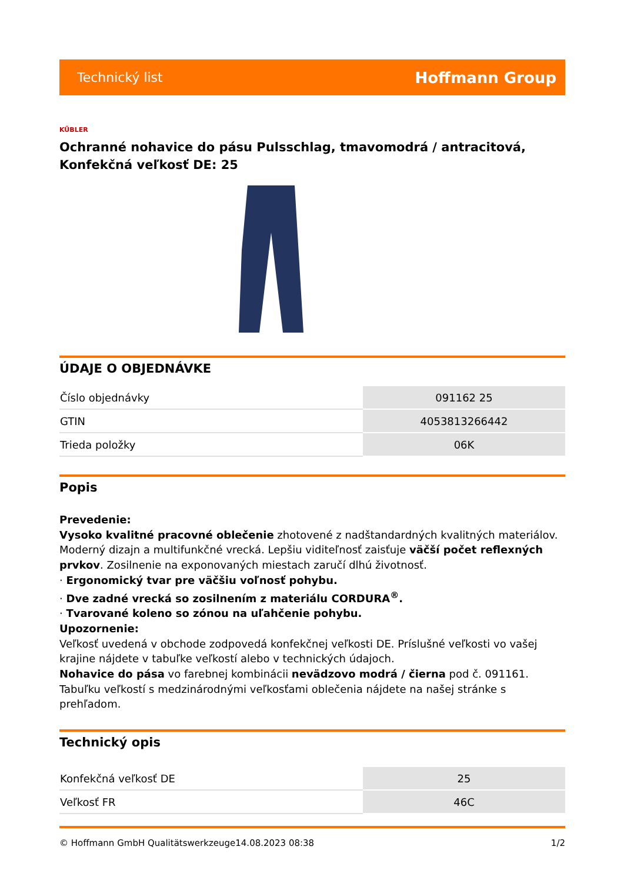Technický list Hoffmann Group
KÜBLER
Ochranné nohavice do pásu Pulsschlag, tmavomodrá / antracitová, Konfekčná veľkosť DE: 25
ÚDAJE O OBJEDNÁVKE
| Číslo objednávky | 091162 25 |
| GTIN | 4053813266442 |
| Trieda položky | 06K |
Popis
Prevedenie:
Vysoko kvalitné pracovné oblečenie zhotovené z nadštandardných kvalitných materiálov. Moderný dizajn a multifunkčné vrecká. Lepšiu viditeľnosť zaisťuje väčší počet reflexných prvkov. Zosilnenie na exponovaných miestach zaručí dlhú životnosť.
· Ergonomický tvar pre väčšiu voľnosť pohybu.
· Dve zadné vrecká so zosilnením z materiálu CORDURA<sup>®</sup>.
· Tvarované koleno so zónou na uľahčenie pohybu.
Upozornenie:
Veľkosť uvedená v obchode zodpovedá konfekčnej veľkosti DE. Príslušné veľkosti vo vašej krajine nájdete v tabuľke veľkostí alebo v technických údajoch.
Nohavice do pása vo farebnej kombinácii nevädzovo modrá / čierna pod č. 091161.
Tabuľku veľkostí s medzinárodnými veľkosťami oblečenia nájdete na našej stránke s prehľadom.
Technický opis
| Konfekčná veľkosť DE | 25 |
| Veľkosť FR | 46C |
© Hoffmann GmbH Qualitätswerkzeuge 14.08.2023 08:38 1/2